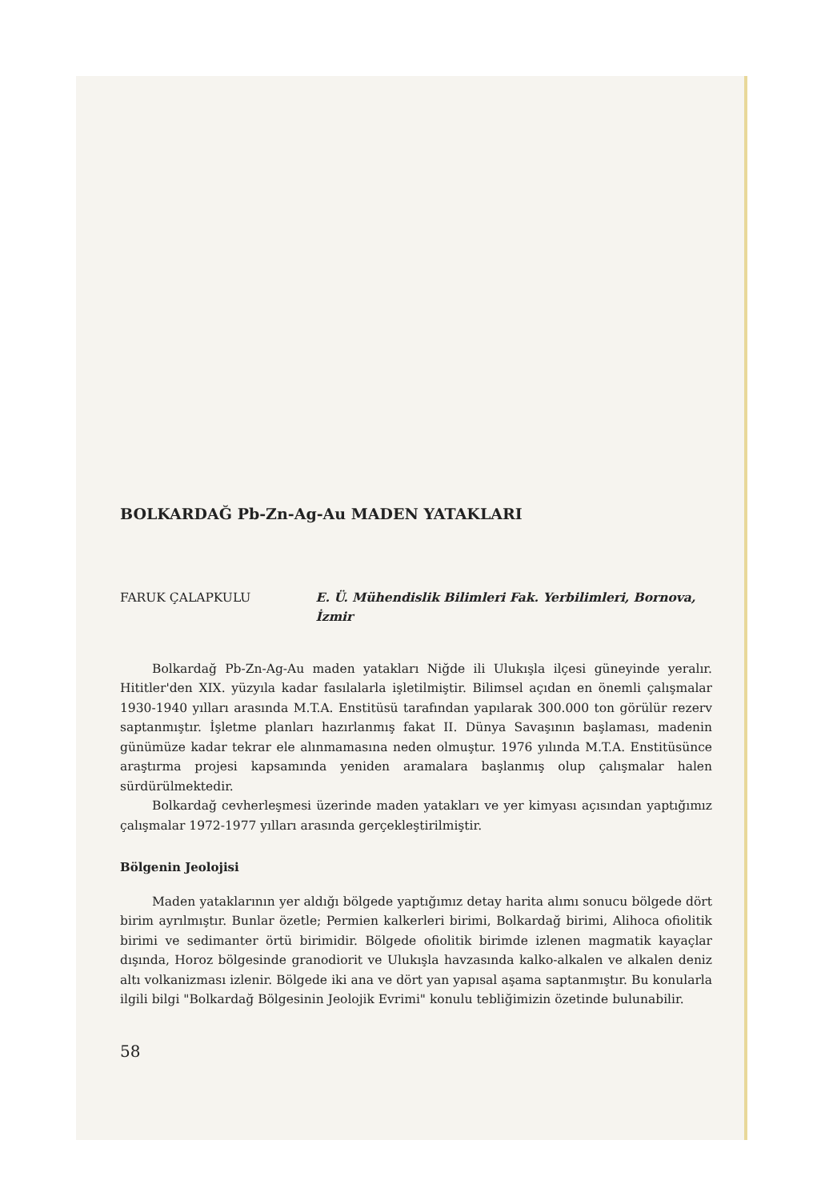BOLKARDAĞ Pb-Zn-Ag-Au MADEN YATAKLARI
FARUK ÇALAPKULU E. Ü. Mühendislik Bilimleri Fak. Yerbilimleri, Bornova, İzmir
Bolkardağ Pb-Zn-Ag-Au maden yatakları Niğde ili Ulukışla ilçesi güneyinde yeralır. Hititler'den XIX. yüzyıla kadar fasılalarla işletilmiştir. Bilimsel açıdan en önemli çalışmalar 1930-1940 yılları arasında M.T.A. Enstitüsü tarafından yapılarak 300.000 ton görülür rezerv saptanmıştır. İşletme planları hazırlanmış fakat II. Dünya Savaşının başlaması, madenin günümüze kadar tekrar ele alınmamasına neden olmuştur. 1976 yılında M.T.A. Enstitüsünce araştırma projesi kapsamında yeniden aramalara başlanmış olup çalışmalar halen sürdürülmektedir.
Bolkardağ cevherleşmesi üzerinde maden yatakları ve yer kimyası açısından yaptığımız çalışmalar 1972-1977 yılları arasında gerçekleştirilmiştir.
Bölgenin Jeolojisi
Maden yataklarının yer aldığı bölgede yaptığımız detay harita alımı sonucu bölgede dört birim ayrılmıştır. Bunlar özetle; Permien kalkerleri birimi, Bolkardağ birimi, Alihoca ofiolitik birimi ve sedimanter örtü birimidir. Bölgede ofiolitik birimde izlenen magmatik kayaçlar dışında, Horoz bölgesinde granodiorit ve Ulukışla havzasında kalko-alkalen ve alkalen deniz altı volkanizması izlenir. Bölgede iki ana ve dört yan yapısal aşama saptanmıştır. Bu konularla ilgili bilgi "Bolkardağ Bölgesinin Jeolojik Evrimi" konulu tebliğimizin özetinde bulunabilir.
58